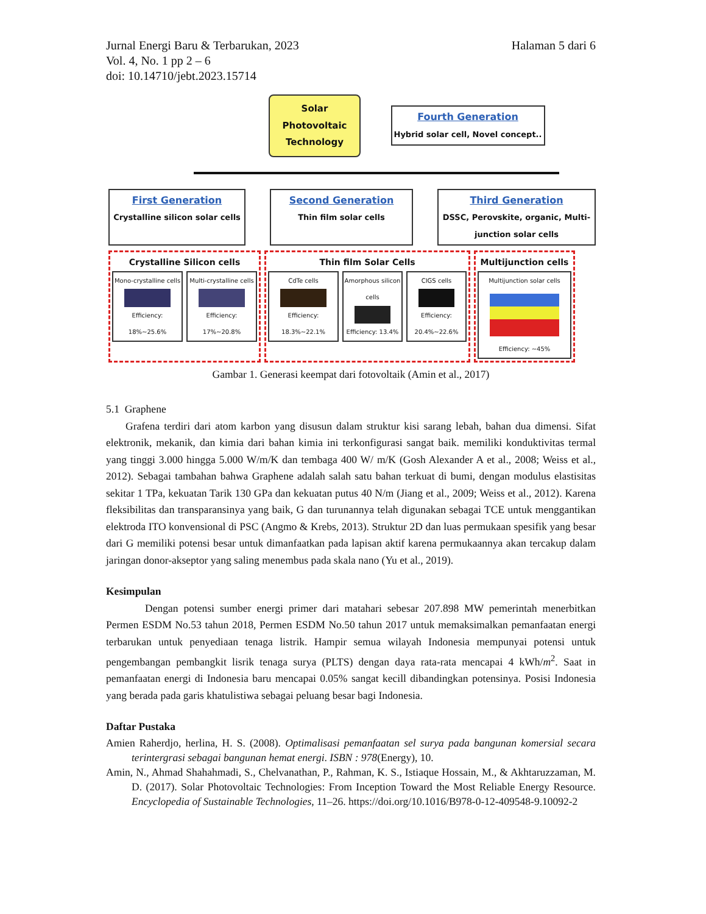Jurnal Energi Baru & Terbarukan, 2023
Vol. 4, No. 1 pp 2 – 6
doi: 10.14710/jebt.2023.15714
Halaman 5 dari 6
Solar
Photovoltaic
Technology
Fourth Generation
Hybrid solar cell, Novel concept..
First Generation
Crystalline silicon solar cells
Second Generation
Thin film solar cells
Third Generation
DSSC, Perovskite, organic, Multi-junction solar cells
Crystalline Silicon cells
Mono-crystalline cells
Efficiency: 18%~25.6%
Multi-crystalline cells
Efficiency: 17%~20.8%
Thin film Solar Cells
CdTe cells
Efficiency: 18.3%~22.1%
Amorphous silicon cells
Efficiency: 13.4%
CIGS cells
Efficiency: 20.4%~22.6%
Multijunction cells
Multijunction solar cells
Efficiency: ~45%
Gambar 1. Generasi keempat dari fotovoltaik (Amin et al., 2017)
5.1 Graphene
Grafena terdiri dari atom karbon yang disusun dalam struktur kisi sarang lebah, bahan dua dimensi. Sifat elektronik, mekanik, dan kimia dari bahan kimia ini terkonfigurasi sangat baik. memiliki konduktivitas termal yang tinggi 3.000 hingga 5.000 W/m/K dan tembaga 400 W/ m/K (Gosh Alexander A et al., 2008; Weiss et al., 2012). Sebagai tambahan bahwa Graphene adalah salah satu bahan terkuat di bumi, dengan modulus elastisitas sekitar 1 TPa, kekuatan Tarik 130 GPa dan kekuatan putus 40 N/m (Jiang et al., 2009; Weiss et al., 2012). Karena fleksibilitas dan transparansinya yang baik, G dan turunannya telah digunakan sebagai TCE untuk menggantikan elektroda ITO konvensional di PSC (Angmo & Krebs, 2013). Struktur 2D dan luas permukaan spesifik yang besar dari G memiliki potensi besar untuk dimanfaatkan pada lapisan aktif karena permukaannya akan tercakup dalam jaringan donor-akseptor yang saling menembus pada skala nano (Yu et al., 2019).
Kesimpulan
Dengan potensi sumber energi primer dari matahari sebesar 207.898 MW pemerintah menerbitkan Permen ESDM No.53 tahun 2018, Permen ESDM No.50 tahun 2017 untuk memaksimalkan pemanfaatan energi terbarukan untuk penyediaan tenaga listrik. Hampir semua wilayah Indonesia mempunyai potensi untuk pengembangan pembangkit lisrik tenaga surya (PLTS) dengan daya rata-rata mencapai 4 kWh/m<sup>2</sup>. Saat in pemanfaatan energi di Indonesia baru mencapai 0.05% sangat kecill dibandingkan potensinya. Posisi Indonesia yang berada pada garis khatulistiwa sebagai peluang besar bagi Indonesia.
Daftar Pustaka
Amien Raherdjo, herlina, H. S. (2008). Optimalisasi pemanfaatan sel surya pada bangunan komersial secara terintergrasi sebagai bangunan hemat energi. ISBN : 978(Energy), 10.
Amin, N., Ahmad Shahahmadi, S., Chelvanathan, P., Rahman, K. S., Istiaque Hossain, M., & Akhtaruzzaman, M. D. (2017). Solar Photovoltaic Technologies: From Inception Toward the Most Reliable Energy Resource. Encyclopedia of Sustainable Technologies, 11–26. https://doi.org/10.1016/B978-0-12-409548-9.10092-2